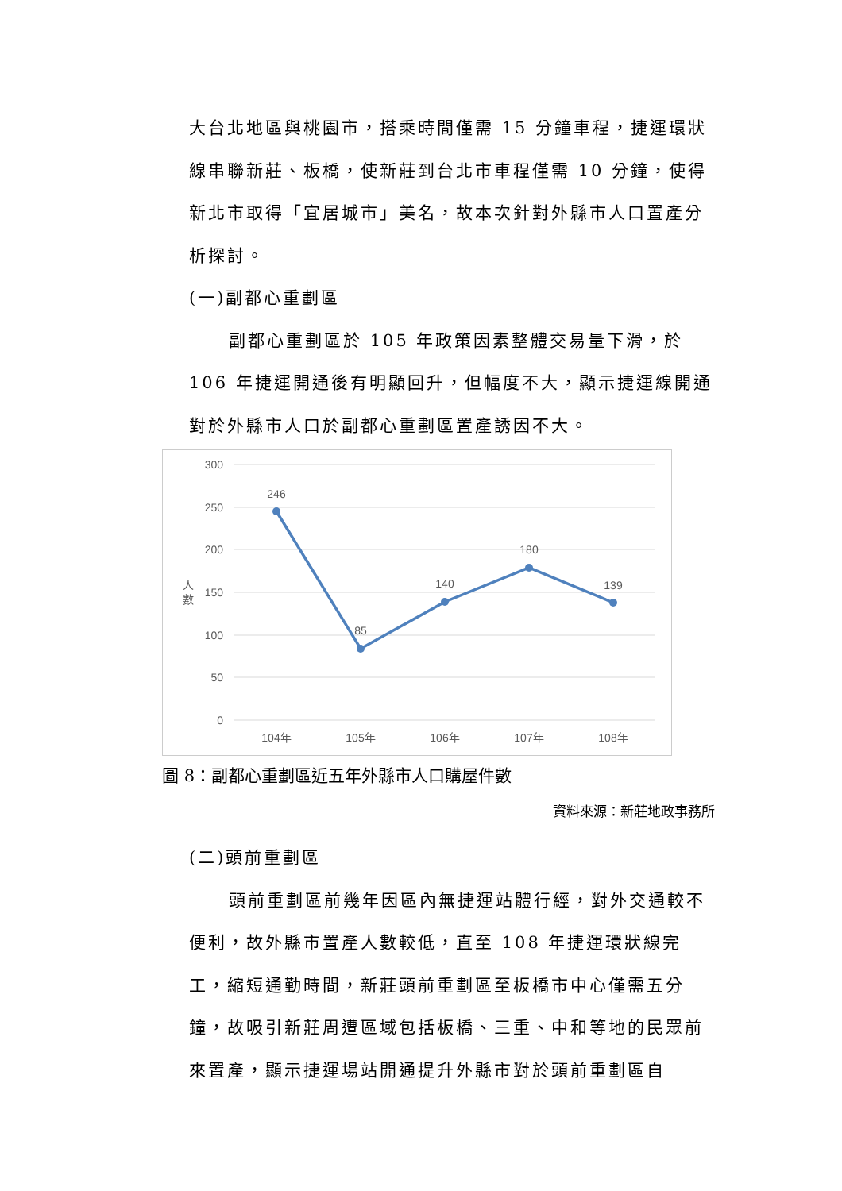大台北地區與桃園市，搭乘時間僅需 15 分鐘車程，捷運環狀線串聯新莊、板橋，使新莊到台北市車程僅需 10 分鐘，使得新北市取得「宜居城市」美名，故本次針對外縣市人口置產分析探討。
(一)副都心重劃區
副都心重劃區於 105 年政策因素整體交易量下滑，於 106 年捷運開通後有明顯回升，但幅度不大，顯示捷運線開通對於外縣市人口於副都心重劃區置產誘因不大。
300
250
200
150
100
50
0
人
數
246
85
140
180
139
104年
105年
106年
107年
108年
圖 8：副都心重劃區近五年外縣市人口購屋件數
資料來源：新莊地政事務所
(二)頭前重劃區
頭前重劃區前幾年因區內無捷運站體行經，對外交通較不便利，故外縣市置產人數較低，直至 108 年捷運環狀線完工，縮短通勤時間，新莊頭前重劃區至板橋市中心僅需五分鐘，故吸引新莊周遭區域包括板橋、三重、中和等地的民眾前來置產，顯示捷運場站開通提升外縣市對於頭前重劃區自